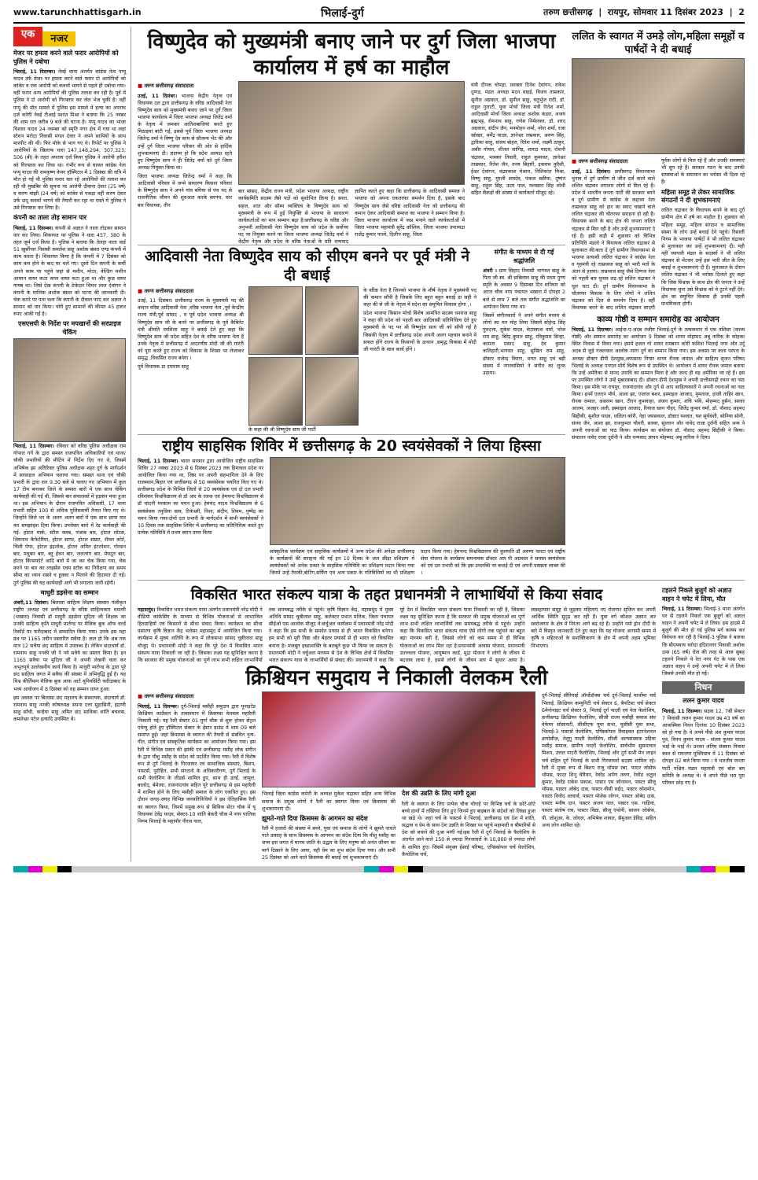www.tarunchhattisgarh.in भिलाई-दुर्ग तरुण छत्तीसगढ़ | रायपुर, सोमवार 11 दिसंबर 2023 | 2
एक नजर
मेजर पर हमला करने वाले फरार आरोपियों को पुलिस ने दबोचा
भिलाई, 11 दिसम्बर। नेवई थाना अंतर्गत कांग्रेस नेता पप्पू यादव उर्फ मेजर पर हमला करने वाले फरार दो आरोपियों को कांकेर व एक आरोपी को कवर्धा भागने से पहले ही दबोचा गया। वहीं फरार अन्य आरोपियों की पुलिस तलाश कर रही है। पूर्व में पुलिस ने दो आरोपी को गिरफ्तार कर जेल भेज चुकी है। वहीं पप्पू की मौत मामले में पुलिस इस मामले में हत्या का अपराध दर्ज करेगी नेवई टीआई प्रशांत मिश्रा ने बताया कि 25 नवंबर की शाम रात करीब 9 बजे की घटना है। पप्पू यादव का भांजा विशाल यादव 24 नवम्बर को स्मृति नगर क्षेत्र में गया था जहां स्टेशन मरोदा निवासी मंगल देवार ने अपने साथियों के साथ मारपीट की थी। फिर मौके से भाग गए थे। रिपोर्ट पर पुलिस ने आरोपियों के खिलाफ धारा 147,148,294, 307,323, 506 (बी) के तहत अपराध दर्ज किया पुलिस ने आरोपी हरीश को गिरफ्तार कर लिया था। गंभीर रूप से घायल कांग्रेस नेता पप्पू यादव की रामकृष्ण केयर हॉस्पिटल में 1 दिसंबर की रात्रि में मौत हो गई थी पुलिस फरार चल रहे आरोपियों की तलाश कर रही थी मुखबिर की सूचना पर आरोपी दीवाना देवार (25 वर्ष) व करण मांझी (24 वर्ष) को कांकेर से पकड़ा वहीं करण देवार उर्फ दादू कवर्धा भागने की तैयारी कर रहा था रास्ते में पुलिस ने उसे गिरफ्तार कर लिया है।
कंपनी का ताला तोड़ सामान पार
भिलाई, 11 दिसम्बर। कंपनी से अज्ञात ने ताला तोड़कर सामान पार कर लिया। शिकायत पर पुलिस ने धारा 457, 380 के तहत जुर्म दर्ज किया है। पुलिस ने बताया कि तेलहा नाला वार्ड 51 खुर्सीपार निवासी कमलेश साहू अशोक बंसल एण्ड कंपनी में काम करता है। शिकायत किया है कि कंपनी में 7 दिसंबर को काम कम होने के बाद घर चले गए। दूसरे दिन कंपनी के कर्मी अपने काम पर पहुंचे जहां से मशीन, मोटर, वेल्डिंग मशीन आयरन वायर कटर कपर वायर कटा हुआ था और कुछ वायर गायब था। जिसे देख कंपनी के ठेकेदार चिमन लाल देवांगन ने कंपनी के मालिक अशोक बंसल को घटना की जानकारी दी। चेक करने पर पता चला कि कंपनी के दीवाल फांद कर अज्ञात ने सामान को पार किया। चोरी हुए सामानों की कीमत 45 हजार रुपए आंकी गई है।
एसएसपी के निर्देश पर मयखानों की सरप्राइज चेकिंग
भिलाई, 11 दिसम्बर। रविवार को वरिष्ठ पुलिस अधीक्षक राम गोपाल गर्ग के द्वारा समस्त राजपत्रित अधिकारियों एवं थाना/चौकी प्रभारियों की मीटिंग में निर्देश दिए गए थे, जिसमें अभिषेक झा अतिरिक्त पुलिस अधीक्षक शहर दुर्ग के मार्गदर्शन में सरप्राइज अभियान चलाया गया। समस्त थाना एवं चौकी प्रभारी के द्वारा रात 9.30 बजे से चलाए गए अभियान में कुल 17 टीम बनाकर जिले के समस्त बारों में एक साथ चेकिंग कार्यवाही की गई थी, जिससे बार संचालकों में हड़कंप मचा हुआ था। इस अभियान के दौरान राजपत्रित अधिकारी, 17 थाना प्रभारी सहित 100 से अधिक पुलिसकर्मी तैनात किए गए थे। जिन्होंने जिले भर के अलग अलग बारों में एक साथ छापा मार कर समझाइश दिया किया। उपरोक्त बारो में रेड कार्यवाही की गई- होटल मार्क, स्टील क्लब, पंजाब बार, होटल लोटस, शिवनाथ कैफेटेरिया, होटल सागर, होटल सम्राट, रॉयल कोर्ट, चिली पेपर, होटल इंद्रलोक, होटल अमित इंटरनेशन, गोल्डन बार, मधुबन बार, ब्लू हेवन बार, जलतरंग बार, मेघदूत बार, होटल किंग्सफोर्ट आदि बारो में जा कर चेक किया गया, चेक करने पर बार का लाइसेंस एवम स्टॉक का निरीक्षण कर समय सीमा का ध्यान रखने व हुक्का न पिलाने की हिदायत दी गई। दुर्ग पुलिस की यह कार्यवाही आगे भी लगातार जारी रहेगी।
माधुरी डड़सेना का सम्मान
अंबरी,11 दिसंबर। बिलासा साहित्य शिक्षण संस्थान पंजीकृत राष्ट्रीय अध्यक्ष एवं छत्तीसगढ़ के वरिष्ठ साहित्यकार धमतरी (भखारा) निवासी डॉ माधुरी डड़सेना मुदिता जी शिक्षक का उनकी साहित्य कृति माधुरी मार्तण्ड पर मैजिक बुक ऑफ वर्ल्ड रिकॉर्ड पर फरीदाबाद में सम्मानित किया गया। उनके इस महा ग्रंथ पर 1165 नवीन प्रस्तारित सवैया हैं। ज्ञात हो कि अब तक मात्र 12 सवैया छंद साहित्य में उपलब्ध हैं। लेकिन छंदाचार्य डॉ. रामनाथ साहू ननकी जी ने नये सवैये का प्रस्तार किया है। इन 1165 सवैया पर मुदिता जी ने अपनी लेखनी चला कर अभूतपूर्व उल्लेखनीय कार्य किया है। माधुरी मार्तण्ड के द्वारा पूरे छंद साहित्य जगत में सवैया की संख्या में अभिवृद्धि हुई है। यह विश्व कीर्तिमान मैजिक बुक आफ आर्ट यूनिवर्सिटी फरीदाबाद के भव्य आयोजन में 8 दिसंबर को यह सम्मान प्राप्त हुआ।
इस अवसर पर बिलासा छंद महालय के संस्थापक, छंदाचार्य डॉ. रामनाथ साहू ननकी कोषाध्यक्ष सपना दत्ता सुहासिनी, इंद्राणी साहू साँची, कन्हैया साहू अमित छंद साधिका शांति बचलस, कमलेश्वर पटेल इत्यादि उपस्थित थे।
विष्णुदेव को मुख्यमंत्री बनाए जाने पर दुर्ग जिला भाजपा कार्यालय में हर्ष का माहौल
■ तरुण छत्तीसगढ़ संवाददाता
उतई, 11 दिसंबर। भाजपा केंद्रीय नेतृत्व एवं विधायक दल द्वारा छत्तीसगढ़ के वरिष्ठ आदिवासी नेता विष्णुदेव साय को मुख्यमंत्री बनाए जाने पर दुर्ग जिला भाजपा कार्यालय में जिला भाजपा अध्यक्ष जितेंद्र वर्मा के नेतृत्व में जमकर आतिशबाजियां करते हुए मिठाइयां बांटी गई, इससे पूर्व जिला भाजपा अध्यक्ष जितेन्द्र वर्मा ने विष्णु देव साय से सौजन्य भेंट की और उन्हें दुर्ग जिला भाजपा परिवार की ओर से हार्दिक शुभकामनाएं दी। ज्ञातव्य हो कि प्रदेश अध्यक्ष रहते हुए विष्णुदेव साय ने ही जितेंद्र वर्मा को दुर्ग जिला अध्यक्ष नियुक्त किया था।
जिला भाजपा अध्यक्ष जितेन्द्र वर्मा ने कहा कि आदिवासी परिवार में जन्मे साधारण किसान परिवार के विष्णुदेव साय ने अपने गांव बगिया से पंच पद से राजनीतिक जीवन की शुरुआत करके सरपंच, चार बार विधायक, तीन
बार सांसद, केंद्रीय राज्य मंत्री, प्रदेश भाजपा अध्यक्ष, राष्ट्रीय कार्यसमिति सदस्य जैसे पदों को सुशोभित किया है। सरल, सहज, शांत और सौम्य व्यक्तित्व के विष्णुदेव साय को मुख्यमंत्री के रूप में हुई नियुक्ति से भाजपा के साधारण कार्यकर्ताओं का मान सम्मान बढ़ा है।छत्तीसगढ़ के वरिष्ठ और अनुभवी आदिवासी नेता विष्णुदेव साय को प्रदेश के सर्वोच्च पद पर नियुक्त करने पर जिला भाजपा अध्यक्ष जितेंद्र वर्मा ने केंद्रीय नेतृत्व और प्रदेश के वरिष्ठ नेताओं के प्रति धन्यवाद ज्ञापित करते हुए कहा कि छत्तीसगढ़ के आदिवासी समाज ने भाजपा को अपना एकतरफा समर्थन दिया है, इसके बाद विष्णुदेव साय जैसे वरिष्ठ आदिवासी नेता को छत्तीसगढ़ की कमान देकर आदिवासी समाज का भाजपा ने सम्मान किया है। जिला भाजपा कार्यालय में जश्न मनाने वाले कार्यकर्ताओं में जिला भाजपा महामंत्री सुरेंद्र कौशिक, जिला भाजपा उपाध्यक्ष राजेंद्र कुमार पाध्ये, दिलीप साहू, जिला
मंत्री दीपक चोपड़ा, प्रवक्ता दिनेश देवांगन, राकेश दुग्गड, मंडल अध्यक्ष मदन वाइई, विजय ताम्रकार, सुनील अग्रवाल, डॉ. सुनील साहू, चतुर्भुज राठी, डॉ. राहुल गुलाटी, युवा मोर्चा जिला मंत्री रितेश शर्मा, आदिवासी मोर्चा जिला अध्यक्ष अशोक कंडरा, अजय ब्रह्मभट्ट, रोमनाथ साहू, गणेश निर्मलकर, डॉ. शरद अग्रवाल, संदीप जैन, मनमोहन शर्मा, नरेश शर्मा, रजा खोखर, धर्मेंद्र यादव, ज्ञानेश्वर ताम्रकार, अरुण सिंह, द्वारिका साहू, संजय बोहरा, रितेश शर्मा, लक्ष्मी ठाकुर, अबीर गोयल, शीतल जांगिड़, शारदा यादव, रोशनी चंद्राकर, भास्कर तिवारी, राहुल कुमावत, ज्ञानेश्वर ताम्रकार, रितेश जैन, तनय बिहारी, इकराम कुरैशी, ईश्वर देवांगन, चंद्रप्रकाश मेश्राम, निशिकांत मिश्रा, विष्णु साहू, मुरली सचदेव, पंकज खरिया, दुष्यंत साहू, राहुल सिंह, उदय पाल, मलखान सिंह लोधी सहित सैकड़ों की संख्या में कार्यकर्ता मौजूद रहे।
आदिवासी नेता विष्णुदेव साय को सीएम बनने पर पूर्व मंत्री ने दी बधाई
■ तरुण छत्तीसगढ़ संवाददाता
उतई, 11 दिसंबर। छत्तीसगढ़ राज्य के मुख्यमंत्री पद की कमान वरिष्ठ आदिवासी नेता ,वरिष्ठ भाजपा नेता ,पूर्व केन्द्रीय राज्य मंत्री,पूर्व सांसद , व पूर्व प्रदेश भाजपा अध्यक्ष श्री विष्णुदेव साय जी के बनने पर छत्तीसगढ़ के पूर्व कैबिनेट मंत्री श्रीमति रमशिला साहू ने बधाई देते हुए कहा कि विष्णुदेव साय जी प्रदेश सहित देश के वरिष्ठ भाजपा नेता है उनके नेतृत्व में छत्तीसगढ़ में आदरणीय मोदी जी की गारंटी को पूरा करते हुए राज्य को विकास के शिखर पर लेजाकर समृद्ध ,विकसित राज्य बनेगा ।
पूर्व विधायक डा दयाराम साहू
के कहा की श्री विष्णुदेव साय जी पार्टी
के वरिष्ठ नेता है जिनको भाजपा के शीर्ष नेतृत्व ने मुख्यमंत्री पद की कमान सौंपी है जिसके लिए बहुत बहुत बधाई डा सही ने कहा की से जी के नेतृत्व में प्रदेश का समुचित विकास होगा ,।
प्रदेश भाजपा किसान मोर्चा विशेष आमंत्रित सदस्य धनराज साहू ने कहा की प्रदेश को पहली बार आदिवासी प्रतिनिधित्व देते हुए मुख्यमंत्री के पद पर श्री विष्णुदेव साय जी को सौंपी गई है जिसकी नेतृत्व में छत्तीसगढ़ प्रदेश अपनी अलग पहचान बनाने में सफल होंगे राज्य के किसानों के उत्थान ,समृद्ध विकास में मोदी जी गारंटी के साथ कार्य होंगे ।
संगीत के माध्यम से दी गई श्रद्धांजलि
अंवरी । ग्राम सिहाद निवासी भागवत साहू के पिता जी स्व. श्री छबिलाल साहू की प्रथम पुण्य स्मृति के अवसर 9 दिसम्बर दिन शनिवार को अटल चौक नगर पंचायत भखारा में दोपहर 2 बजे से शाम 7 बजे तक संगीत श्रद्धांजलि का आयोजन किया गया था।
जिसमें संगीतकारों ने अपने संगीत मध्यम से लोगो का मन मोह लिया जिसमें सोहेन्द्र सिंह गुरुदत्ता, मुकेश यादव, वेदप्रकाश वर्मा, भोज राम साहू, बिरेंद्र कुमार साहू, रविकुमार सिन्हा, कामता प्रसाद साहू, देव कुमार कलिहारी,भागवत साहू, सुखित राम साहू, डॉक्टर राजेन्द्र किरण, भगत साहू एवं बड़ी संख्या में नगरवासियो ने संगीत का लुत्फ उठाया।
राष्ट्रीय साहसिक शिविर में छत्तीसगढ़ के 20 स्वयंसेवकों ने लिया हिस्सा
भिलाई, 11 दिसम्बर। भारत सरकार द्वारा आयोजित राष्ट्रीय साहसिक शिविर 27 नवंबर 2023 से 6 दिसंबर 2023 तक हिमाचल प्रदेश पर आयोजित किया गया था, जिस पर अपनी सहभागिता देने के लिए राजस्थान,बिहार एवं छत्तीसगढ़ से 50 स्वयंसेवक चयनित किए गए थे। छत्तीसगढ़ प्रदेश के विभिन्न जिलों से 20 स्वयंसेवक एवं दो दल प्रभारी रविशंकर विश्वविद्यालय से डॉ आर के रजक एवं हेमचन्द विश्वविद्यालय से डॉ चांदनी मरकाम का चयन हुआ। हेमचंद यादव विश्वविद्यालय से 6 स्वयंसेवक तनुप्रिया साव, टिकेश्वरी, निशा, संदीप, शिवम, पुष्पेंद्र का चयन किया गया।दोनों दल प्रभारी के मार्गदर्शन में सभी स्वयंसेवकों ने 10 दिवस तक साहसिक शिविर में छत्तीसगढ़ का प्रतिनिधित्व करते हुए प्रत्येक गतिविधि में प्रथम स्थान प्राप्त किया
सांस्कृतिक कार्यक्रम एवं साहसिक कार्यक्रमों में अन्य प्रदेश की अपेक्षा छत्तीसगढ़ के कार्यक्रमों की सराहना की गई इन 10 दिवस के जल क्रीड़ा प्रशिक्षण में स्वयंसेवकों को अनेक प्रकार के साहसिक गतिविधि का प्रशिक्षण प्रदान किया गया जिनमें उन्हें तैराकी,बोटिंग,सर्फिंग एवं अन्य प्रकार के गतिविधियों का भी प्रशिक्षण प्रदान किया गया। हेमचन्द विश्वविद्यालय की कुलपति डॉ अरुणा पलटा एवं राष्ट्रीय सेवा योजना के कार्यक्रम समन्वयक डॉक्टर आर पी अग्रवाल ने समस्त स्वयंसेवक को एवं दल प्रभारी को कि इस उपलब्धि पर बधाई दी एवं अपनी प्रसन्नता व्यक्त की ।
ललित के स्वागत में उमड़े लोग,महिला समूहों व पार्षदों ने दी बधाई
■ तरुण छत्तीसगढ़ संवाददाता
उतई, 11 दिसंबर। छत्तीसगढ़ विधानसभा चुनाव में दुर्ग ग्रामीण से जीत दर्ज करने वाले ललित चंद्राकर लगातार लोगों से मिल रहे हैं। प्रदेश में भारतीय जनता पार्टी की सरकार बनने व दुर्ग ग्रामीण से कांग्रेस के कद्दावर नेता ताम्रध्वज साहू को हार का स्वाद चखाने वाले ललित चंद्राकर की चौतरफा सराहना हो रही है। विधायक बनने के बाद क्षेत्र की जनता ललित चंद्राकर से मिल रही है और उन्हें शुभकामनाएं दे रहे हैं। इसी कड़ी में शुक्रवार को विभिन्न प्रतिनिधि मंडलो ने विधायक ललित चंद्राकर से मुलाकात की।बता दें दुर्ग ग्रामीण विधानसभा से भाजपा प्रत्याशी ललित चंद्राकर ने कांग्रेस नेता व गृहमंत्री रहे ताम्रध्वज साहू को भारी मतों के अंतर से हराया। ताम्रध्वज साहू जैसे दिग्गज नेता को पहली बार चुनाव लड़ रहे ललित चंद्राकर ने धूल चटा दी। दुर्ग ग्रामीण विधानसभा के चौतरफा विकास के लिए लोगों ने ललित चंद्राकर को दिल से समर्थन दिया है। वहीं विधायक बनने के बाद ललित चंद्राकर सादगी पूर्वक लोगों से मिल रहे हैं और उनकी समस्याएं भी सुन रहे हैं। सरकार गठन के बाद उनकी समस्याओं के समाधान का भरोसा भी दिला रहे हैं।
महिला समूह ले लेकर सामाजिक संगठनों ने दी शुभकामनाएं
ललित चंद्राकर के विधायक बनने के बाद दुर्ग ग्रामीण क्षेत्र में हर्ष का माहौल है। शुक्रवार को महिला समूह, महिला संगठन व सामाजिक संस्था के लोग उन्हें बधाई देने पहुंचे। रिसाली निगम के भाजपा पार्षदों ने भी ललित चंद्राकर से मुलाकात कर उन्हें शुभकामनाएं दी। यही नहीं व्यापारी मंडल के सदस्यों ने भी ललित चंद्राकर से भेंटकर उन्हें इस भारी जीत के लिए बधाई व शुभकामनाएं दी हैं। मुलाकात के दौरान ललित चंद्राकर ने भी भरोसा दिलाते हुए कहा कि जिस विश्वास के साथ क्षेत्र की जनता ने उन्हें विधायक चुना उसे विश्वास को वे टूटने नहीं देंगे। क्षेत्र का समुचित विकास ही उनकी पहली प्राथमिकता होगी।
काव्य गोष्ठी व सम्मान समारोह का आयोजन
भिलाई, 11 दिसम्बर। आईना-ए-अदब तंजीम भिलाई-दुर्ग के तत्वावधान में एक नशिस्त (काव्य गोष्ठी) और सम्मान समारोह का आयोजन 9 दिसंबर को शायर मोहम्मद अबू तारिक के कोहका स्थित निवास में किया गया। इसमें हजल गो शायर रामबरन कोरी कशिश भिलाई नगर और उर्दू अदब से जुड़े गजलकार आलोक नारंग दुर्ग का सम्मान किया गया। इस अवसर पर कला परंपरा के अध्यक्ष डॉक्टर डीपी देशमुख,अफसाना निगार शायर रौनक जमाल और साहित्य सृजन परिषद भिलाई के अध्यक्ष एनएल मौर्य विशेष रूप से उपस्थित थे। आयोजन में शायर रौनक जमाल बताया कि उन्हें अमेरिका से मानद उपाधि का सम्मान मिला है और जल्द ही वह अमेरिका जा रहे हैं। इस पर उपस्थित लोगों ने उन्हें मुबारकबाद दी। डॉक्टर डीपी देशमुख ने अपनी छत्तीसगढ़ी रचना का पाठ किया। इस मौके पर रायपुर, राजनांदगांव और दुर्ग से आए साहित्यकारों ने अपनी रचनाओं का पाठ किया। इनमें एलएन मौर्य, आशा झा, एजाज बशर, इस्माइल आजाद, मुमताज, हाजी ताहिर खान, रौनक जमाल, असलम खान, टीएन कुशवाहा, अंजन कुमार, शचि भवि, मोहम्मद हुसैन, सरवर आलम, अजहर अली, इस्माइल आजाद, रियाज खान गौहर, जितेंद्र कुमार वर्मा, डॉ. नौशाद अहमद सिद्दीकी, सुशील यादव, ललिता कोरी, नेहा जयसवाल, डॉक्टर यशवंत, यश सूर्यवंशी, सोनिया सोनी, संध्या जैन, आशा झा, राजकुमार चौधरी, सरवर, सुल्तान और नावेद राजा दुर्रानी सहित अन्य ने अपनी रचनाओं का पाठ किया। कार्यक्रम का संयोजन डॉ. नौशाद अहमद सिद्दीकी ने किया। संचालन नावेद राजा दुर्रानी ने और धन्यवाद ज्ञापन मोहम्मद अबू तारिक ने दिया।
विकसित भारत संकल्प यात्रा के तहत प्रधानमंत्री ने लाभार्थियों से किया संवाद
महासमुंद। विकसित भारत संकल्प यात्रा अंतर्गत प्रधानमंत्री नरेंद्र मोदी ने वीडियो कांफ्रेंसिंग के माध्यम से विभिन्न योजनाओं से लाभान्वित हितग्राहियों एवं किसानों से सीधा संवाद किया। कार्यक्रम का सीधा प्रसारण कृषि विज्ञान केंद्र भलेसर महासमुंद में आयोजित किया गया। कार्यक्रम में मुख्य अतिथि के रूप में लोकसभा सांसद चुन्नीलाल साहू मौजूद थे। प्रधानमंत्री मोदी ने कहा कि पूरे देश में विकसित भारत संकल्प यात्रा निकाली जा रही है। जिसका लक्ष्य यह सुनिश्चित करना है कि सरकार की प्रमुख योजनाओं का पूर्ण लाभ सभी लक्षित लाभार्थियों तक समयबद्ध तरीके से पहुंचे। कृषि विज्ञान केंद्र, महासमुंद में मुख्य अतिथि सांसद चुन्नीलाल साहू, कलेक्टर प्रभात मलिक, जिला पंचायत सीईओ एस आलोक मौजूद थे।वर्चुअल कार्यक्रम में प्रधानमंत्री नरेंद्र मोदी ने कहा कि हम सभी के समवेत प्रयास से ही भारत विकसित बनेगा। हम सभी को पूरी निष्ठा और बेहतर प्रयासों से ही भारत को विकसित बनाना है। मजबूत इच्छाशक्ति के बलबूते कुछ भी किया जा सकता है। प्रधानमंत्री मोदी ने वर्चुअल माध्यम से देश के विभिन्न क्षेत्रों में विकसित भारत संकल्प यात्रा के लाभार्थियों से संवाद की। प्रधानमंत्री ने कहा कि पूरे देश में विकसित भारत संकल्प यात्रा निकाली जा रही है, जिसका लक्ष्य यह सुनिश्चित करना है कि सरकार की प्रमुख योजनाओं का पूर्ण लाभ सभी लक्षित लाभार्थियों तक समयबद्ध तरीके से पहुंचे। उन्होंने कहा कि विकसित भारत संकल्प यात्रा ऐसे लोगों तक पहुंचने का बहुत बड़ा माध्यम बनी है, जिससे लोगों को कम समय में ही विभिन्न योजनाओं का लाभ मिल रहा है।प्रधानमंत्री आवास योजना, प्रधानमंत्री उज्ज्वला योजना, आयुष्मान कार्ड, मुद्रा योजना ने लोगों के जीवन में बदलाव लाया है, इससे लोगों के जीवन स्तर में सुधार आया है। स्वसहायता समूह से जुड़कर महिलाएं नए रोजगार सृजित कर अपनी आर्थिक स्थिति सुदृढ़ कर रहीं हैं। युवा वर्ग कौशल उन्नयन कर स्वरोजगार के क्षेत्र में निरंतर आगे बढ़ रहे हैं। उन्होंने नमो ड्रोन दीदी के बारे में विस्तृत जानकारी देते हुए कहा कि यह योजना आगामी समय में कृषि व महिलाओं के सशक्तिकरण के क्षेत्र में अपनी अहम भूमिका निभाएगा।
क्रिश्चियन समुदाय ने निकाली वेलकम रैली
■ तरुण छत्तीसगढ़ संवाददाता
भिलाई, 11 दिसम्बर। दुर्ग-भिलाई मसीही समुदाय द्वारा यूनाइटेड क्रिश्चियन कार्उंसल के तत्वावधान में क्रिसमस वेलकम महारैली निकाली गई। यह रैली सेक्टर 01 मुर्गा चौक से शुरू होकर सेंट्रल एवेन्यू होते हुए हॉस्पिटल सेक्टर के ईस्टर ग्राउंड में शाम 09 बजे समाप्त हुई। जहां क्रिसमस के स्वागत की तैयारी से संबंधित नृत्य-गीत, संगीत एवं सांस्कृतिक कार्यक्रम का आयोजन किया गया। इस रैली में विभिन्न प्रकार की झांकी एवं छत्तीसगढ़ मसीह लोक संगीत के द्वारा यीशु मसीह के संदेश को प्रदर्शित किया गया। रैली में विशेष रूप से दुर्ग भिलाई के गिरजाघर एवं सामाजिक संस्थाएं, बिशप, पास्टर्स, पुरोहित, सभी संगठनो के अधिकारीगण, दुर्ग भिलाई के सभी फेलोशिप के लीडर्स शामिल हुए, साथ ही उतई, जामुल, बालोद, बेमेतरा, राजनांदगांव सहित पूरे छत्तीसगढ़ से इस महारैली में शामिल होने के लिए मसीही समाज के लोग एकत्रित हुए। इस दौरान जगह-जगह विभिन्न जनप्रतिनिधियों ने इस ऐतिहासिक रैली का स्वागत किया, जिनमें प्रमुख रूप से सिविक सेंटर चौक में यू विधायक देवेंद्र यादव, सेक्टर-10 शांति बेकरी चौक में नगर पालिक निगम भिलाई के महापौर नीरज पाल,
भिलाई जिला कांग्रेस कमेटी के अध्यक्ष मुकेश चंद्राकर सहित अन्य विभिन्न समाज के प्रमुख लोगों ने रैली का स्वागत किया एवं क्रिसमस की शुभकामनाएं दी।
झूमते-गाते दिया क्रिसमस के आगमन का संदेश
रैली में हजारों की संख्या में बच्चे, युवा एवं समाज के लोगों ने झूमते नाचते गाते उत्साह के साथ क्रिसमस के आगमन का संदेश दिया कि यीशु मसीह का जन्म इस जगत में मानव जाति के उद्धार के लिए मनुष्य को अनंत जीवन का मार्ग दिखाने के लिए आया, यही प्रेम का शुभ संदेश दिया गया। और सभी 25 दिसंबर को आने वाले क्रिसमस की बधाई एवं शुभकामनाएं दी।
देश की उन्नति के लिए मांगी दुआ
रैली के स्वागत के लिए प्रत्येक चौक चौराहे पर विभिन्न चर्च के छोटे-छोटे बच्चे हाथों में तख्तियां लिए हुए जिनमे हुए बाइबल के संदेशों को लिखा हुआ था खड़े थे। जहां चर्च के पास्टर्स ने भिलाई, छत्तीसगढ़ एवं देश में शांति, सद्भाव व प्रेम के साथ देश उन्नति के शिखर पर पहुंचे महामारी व बीमारियों से देश को बचाने की दुआ मांगी गई।इस रैली में दुर्ग भिलाई के फैलोशिप के अंतर्गत आने वाले 150 से ज्यादा गिरजाघरों के 10,000 से ज्यादा लोगों के शामिल हुए। जिसमें संयुक्त ईसाई परिषद, एपिस्कोपल चर्च फ़ेलोशिप, कैथोलिक चर्च,
दुर्ग-भिलाई सीरियाई ऑर्थोडॉक्स चर्च दुर्ग-भिलाई मार्थोमा चर्च भिलाई, क्रिश्चियन कम्युनिटी चर्च सेक्टर 6, बैपटिस्ट चर्च सेक्टर 6मेनोनाइट चर्च सेक्टर 9, भिलाई दुर्ग पादरी एवं नेता फेलोशिप, छत्तीसगढ़ क्रिश्चियन फेलोशिप, सीजी राज्य मसीही समाज संघ वेफेयर सोसायटी, सीसीएफ युवा सभा, यूसीसी युवा सभा, भिलाई-3 पास्टर्स फ़ेलोशिप, एपिस्कोपल रिवाइवल इंटरनेशनल डायोसीज़, तेलुगु पादरी फ़ेलोशिप, सीजी अल्पसंख्यक उड़िया मसीह समाज, ग्रामीण पादरी फ़ेलोशिप, सार्वभौम सुसमाचार मिशन, उत्तल पादरी फैलोशिप, भिलाई और दुर्ग सभी मेन लाइन चर्च सहित दुर्ग भिलाई के सभी गिरजाघरों सदस्य शामिल रहे। रैली में मुख्य रूप से बिशप राजू थॉमस रंबा, फादर जोसेफ थॉमस, फादर शिनू चेरियन, रेवरेंड अर्पण तरुण, रेवरेंड अतुल कुमार, रेवरेंड राकेश प्रकाश, पास्टर एम जोनाथन, पास्टर सीजू थॉमस, पास्टर ओबेद दास, पास्टर वीसी सईद, पास्टर जोशमोन, पास्टर विनोद आचार्य, पास्टर मोजेस लोगन, पास्टर ओबेद दास, पास्टर मनीष दान, पास्टर अजय पाल, पास्टर एस. गाड़िया, पास्टर संतोष राव, पास्टर विद्या, सीजू एंथोनी, साजन जोसेफ, पी. जोशुआ, के. जोएल, अभिषेक शावल, सैमुअल डेविड, सहित अन्य लोग शामिल रहे।
टहलने निकले बुजुर्ग को अज्ञात वाहन ने चपेट में लिया, मौत
भिलाई, 11 दिसम्बर। भिलाई-3 थाना अंतर्गत घर से टहलने निकले एक बुजुर्ग को अज्ञात वाहन ने अपनी चपेट में ले लिया। इस हादसे में बुजुर्ग की मौत हो गई पुलिस मर्ग कायम कर विवेचना कर रही है भिलाई-3 पुलिस ने बताया कि बीएमवाय चरोदा इंदिरानगर निवासी अशोक दास (65 वर्ष) रोज की तरह से आज सुबह टहलने निकले थे रेल नगर गेट के पास एक अज्ञात वाहन ने उन्हें अपनी चपेट में ले लिया जिससे उनकी मौत हो गई।
निधन
ललन कुमार यादव
भिलाई, 11 दिसम्बर। सड़क 12, 7बी सेक्टर 7 निवासी ललन कुमार यादव उम्र 43 वर्ष का आकस्मिक निधन दिनांक 10 दिसंबर 2023 को हो गया है। वे अपने पीछे अंश कुमार यादव पुत्र, विनय कुमार यादव - संजय कुमार यादव भाई के भाई थे। उनका अंतिम संस्कार निवास स्थल से रामनगर मुक्तिधाम में 11 दिसंबर को दोपहर 02 बजे किया गया । वे भारतीय जनता पार्टी पश्चिम मंडल महामंत्री एवं बोल बम समिति के अध्यक्ष थे। वे अपने पीछे भरा पूरा परिवार छोड़ गए हैं।